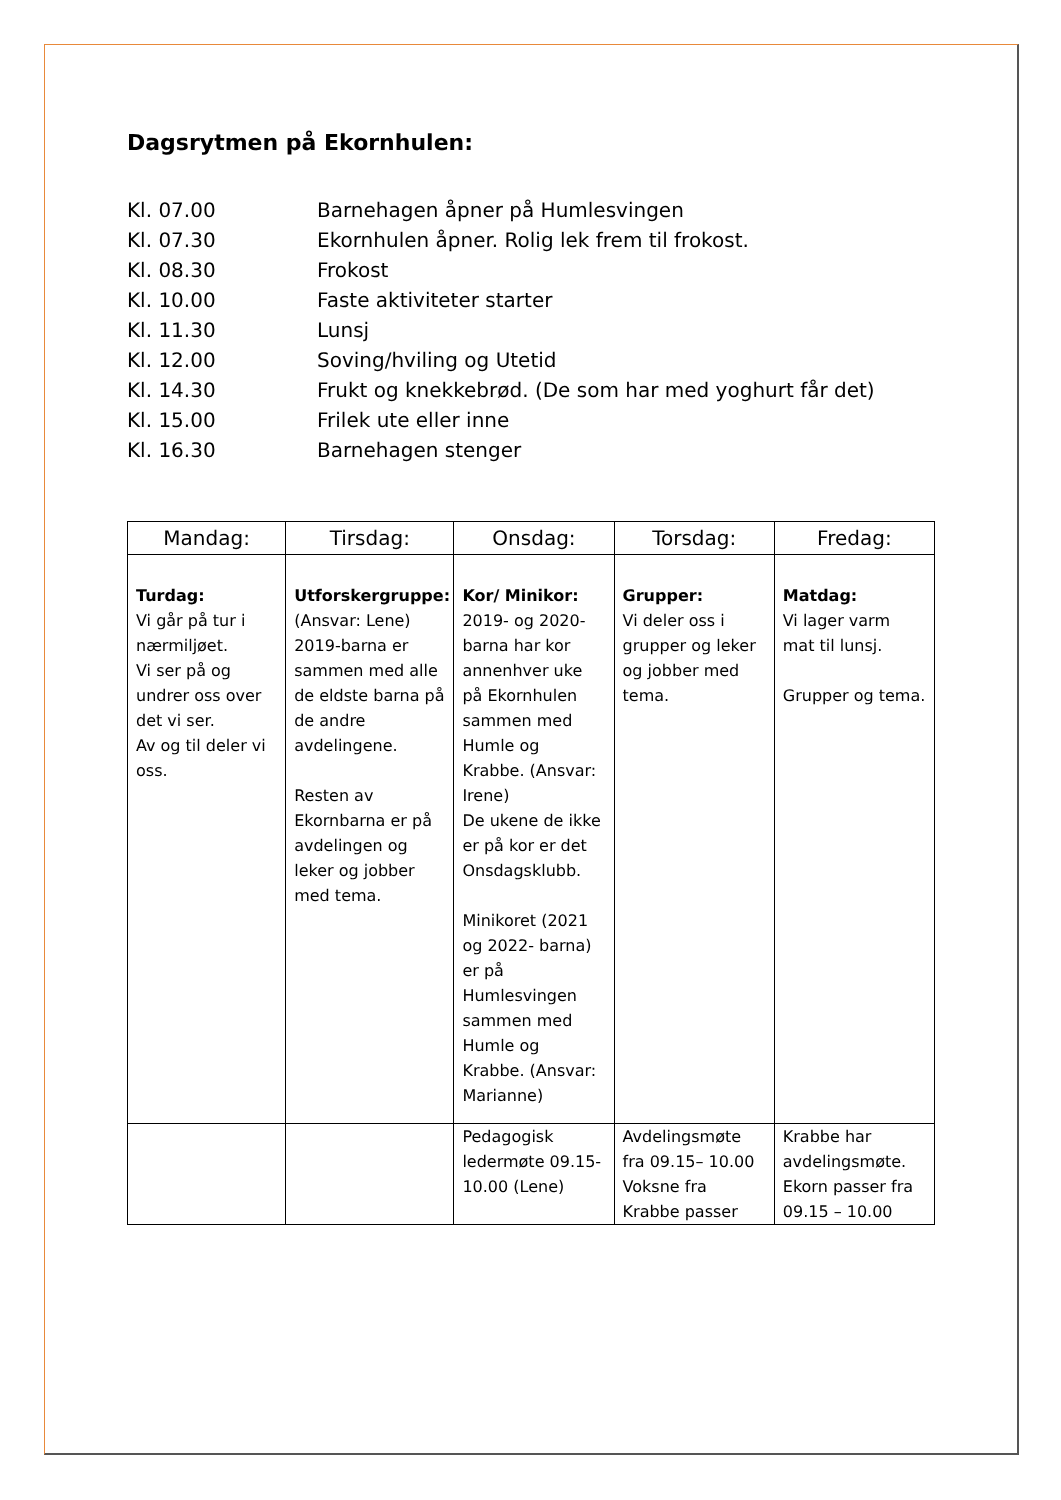Dagsrytmen på Ekornhulen:
Kl. 07.00 Barnehagen åpner på Humlesvingen
Kl. 07.30 Ekornhulen åpner. Rolig lek frem til frokost.
Kl. 08.30 Frokost
Kl. 10.00 Faste aktiviteter starter
Kl. 11.30 Lunsj
Kl. 12.00 Soving/hviling og Utetid
Kl. 14.30 Frukt og knekkebrød. (De som har med yoghurt får det)
Kl. 15.00 Frilek ute eller inne
Kl. 16.30 Barnehagen stenger
| Mandag: | Tirsdag: | Onsdag: | Torsdag: | Fredag: |
| --- | --- | --- | --- | --- |
| Turdag: Vi går på tur i nærmiljøet. Vi ser på og undrer oss over det vi ser. Av og til deler vi oss. | Utforskergruppe: (Ansvar: Lene) 2019-barna er sammen med alle de eldste barna på de andre avdelingene. Resten av Ekornbarna er på avdelingen og leker og jobber med tema. | Kor/ Minikor: 2019- og 2020-barna har kor annenhver uke på Ekornhulen sammen med Humle og Krabbe. (Ansvar: Irene) De ukene de ikke er på kor er det Onsdagsklubb. Minikoret (2021 og 2022- barna) er på Humlesvingen sammen med Humle og Krabbe. (Ansvar: Marianne) | Grupper: Vi deler oss i grupper og leker og jobber med tema. | Matdag: Vi lager varm mat til lunsj. Grupper og tema. |
| | | Pedagogisk ledermøte 09.15-10.00 (Lene) | Avdelingsmøte fra 09.15– 10.00 Voksne fra Krabbe passer | Krabbe har avdelingsmøte. Ekorn passer fra 09.15 – 10.00 |